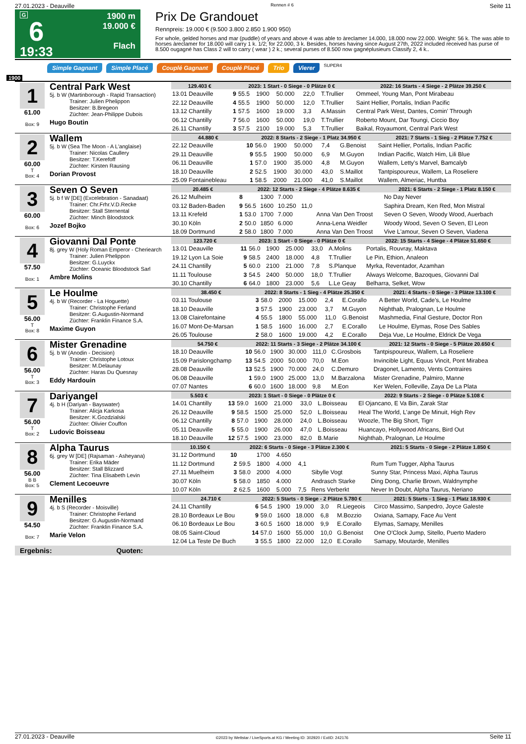27.01.2023 - Deauville Rennen # 6 Seite 11
G
6
19:33
1900 m
19.000 €
Flach
Prix De Grandouet
Rennpreis: 19.000 € (9.500 3.800 2.850 1.900 950)
For whole, gelded horses and mar (puddle) of years and above 4 was able to àreclamer 14.000, 18.000 now 22.000. Weight: 56 k. The was able to horses àreclamer for 18.000 will carry 1 k. 1/2; for 22.000, 3 k. Besides, horses having since August 27th, 2022 included received has purse of 8.500 ougagné has Class 2 will to carry ( wear ) 2 k.; several purses of 8.500 now gagnéplusieurs Classify 2, 4 k..
Simple Gagnant Simple Placé Couplé Gagnant Couplé Placé Trio Vierer SUPER4
1900
1
61.00
Box: 9
Central Park West
5j. b W (Martinborough - Rapid Transaction)
Trainer: Julien Phelippon
Besitzer: B.Bregeon
Züchter: Jean-Philippe Dubois
Hugo Boutin
| 129.403 € | 2023: 1 Start - 0 Siege - 0 Plätze 0 € | | | | | | 2022: 16 Starts - 4 Siege - 2 Plätze 39.250 € |
| --- | --- | --- | --- | --- | --- | --- | --- |
| 13.01 Deauville | 9 | 55.5 | 1900 | 50.000 | 22,0 | T.Trullier | Ommeel, Young Man, Pont Mirabeau |
| 22.12 Deauville | 4 | 55.5 | 1900 | 50.000 | 12,0 | T.Trullier | Saint Hellier, Portalis, Indian Pacific |
| 13.12 Chantilly | 1 | 57.5 | 1600 | 19.000 | 3,3 | A.Massin | Central Park West, Dantes, Comin' Through |
| 06.12 Chantilly | 7 | 56.0 | 1600 | 50.000 | 19,0 | T.Trullier | Roberto Mount, Dar Toungi, Ciccio Boy |
| 26.11 Chantilly | 3 | 57.5 | 2100 | 19.000 | 5,3 | T.Trullier | Baikal, Royaumont, Central Park West |
2
60.00
T
Box: 4
Wallem
5j. b W (Sea The Moon - A L'anglaise)
Trainer: Nicolas Caullery
Besitzer: T.Kerefoff
Züchter: Kirsten Rausing
Dorian Provost
| 44.880 € | 2022: 8 Starts - 2 Siege - 1 Platz 34.950 € | | | | | | 2021: 7 Starts - 1 Sieg - 2 Plätze 7.752 € |
| --- | --- | --- | --- | --- | --- | --- | --- |
| 22.12 Deauville | 10 | 56.0 | 1900 | 50.000 | 7,4 | G.Benoist | Saint Hellier, Portalis, Indian Pacific |
| 29.11 Deauville | 9 | 55.5 | 1900 | 50.000 | 6,9 | M.Guyon | Indian Pacific, Watch Him, Lili Blue |
| 06.11 Deauville | 1 | 57.0 | 1900 | 35.000 | 4,8 | M.Guyon | Wallem, Letty's Marvel, Bamcalyb |
| 18.10 Deauville | 2 | 52.5 | 1900 | 30.000 | 43,0 | S.Maillot | Tantpispoureux, Wallem, La Roseliere |
| 25.09 Fontainebleau | 1 | 58.5 | 2000 | 21.000 | 41,0 | S.Maillot | Wallem, Almeriac, Huntba |
3
60.00
Box: 6
Seven O Seven
5j. b f W [DE] (Excelebration - Sanadaat)
Trainer: Chr.Frhr.V.D.Recke
Besitzer: Stall Sternental
Züchter: Minch Bloodstock
Jozef Bojko
| 20.485 € | 2022: 12 Starts - 2 Siege - 4 Plätze 8.635 € | | | | | | 2021: 6 Starts - 2 Siege - 1 Platz 8.150 € |
| --- | --- | --- | --- | --- | --- | --- | --- |
| 26.12 Mulheim | 8 | | 1300 | 7.000 | | | No Day Never |
| 03.12 Baden-Baden | 9 | 56.5 | 1600 | 10.250 | 11,0 | | Saphira Dream, Ken Red, Mon Mistral |
| 13.11 Krefeld | 1 | 53.0 | 1700 | 7.000 | | Anna Van Den Troost | Seven O Seven, Woody Wood, Auerbach |
| 30.10 Köln | 2 | 50.0 | 1850 | 6.000 | | Anna-Lena Weidler | Woody Wood, Seven O Seven, El Leon |
| 18.09 Dortmund | 2 | 58.0 | 1800 | 7.000 | | Anna Van Den Troost | Vive L'amour, Seven O Seven, Viadena |
4
57.50
Box: 1
Giovanni Dal Ponte
8j. grey W (Holy Roman Emperor - Cheriearch
Trainer: Julien Phelippon
Besitzer: G.Luyckx
Züchter: Oceanic Bloodstock Sarl
Ambre Molins
| 123.720 € | 2023: 1 Start - 0 Siege - 0 Plätze 0 € | | | | | | 2022: 15 Starts - 4 Siege - 4 Plätze 51.650 € |
| --- | --- | --- | --- | --- | --- | --- | --- |
| 13.01 Deauville | 11 | 56.0 | 1900 | 25.000 | 33,0 | A.Molins | Portalis, Rouvray, Maktava |
| 19.12 Lyon La Soie | 9 | 58.5 | 2400 | 18.000 | 4,8 | T.Trullier | Le Pin, Ethion, Analeon |
| 24.11 Chantilly | 5 | 60.0 | 2100 | 21.000 | 7,8 | S.Planque | Myrka, Reventador, Azamhan |
| 11.11 Toulouse | 3 | 54.5 | 2400 | 50.000 | 18,0 | T.Trullier | Always Welcome, Bazoques, Giovanni Dal |
| 30.10 Chantilly | 6 | 64.0 | 1800 | 23.000 | 5,6 | L.Le Geay | Belharra, Selket, Wow |
5
56.00
T
Box: 8
Le Houlme
4j. b W (Recorder - La Hoguette)
Trainer: Christophe Ferland
Besitzer: G.Augustin-Normand
Züchter: Franklin Finance S.A.
Maxime Guyon
| 38.450 € | 2022: 8 Starts - 1 Sieg - 4 Plätze 25.350 € | | | | | | 2021: 4 Starts - 0 Siege - 3 Plätze 13.100 € |
| --- | --- | --- | --- | --- | --- | --- | --- |
| 03.11 Toulouse | 3 | 58.0 | 2000 | 15.000 | 2,4 | E.Corallo | A Better World, Cade's, Le Houlme |
| 18.10 Deauville | 3 | 57.5 | 1900 | 23.000 | 3,7 | M.Guyon | Nighthab, Pralognan, Le Houlme |
| 13.08 Clairefontaine | 4 | 55.5 | 1800 | 55.000 | 11,0 | G.Benoist | Mashmedia, Final Gesture, Doctor Ron |
| 16.07 Mont-De-Marsan | 1 | 58.5 | 1600 | 16.000 | 2,7 | E.Corallo | Le Houlme, Elymas, Rose Des Sables |
| 26.05 Toulouse | 2 | 58.0 | 1600 | 19.000 | 4,2 | E.Corallo | Deja Vue, Le Houlme, Eldrick De Vega |
6
56.00
T
Box: 3
Mister Grenadine
5j. b W (Anodin - Decision)
Trainer: Christophe Lotoux
Besitzer: M.Delaunay
Züchter: Haras Du Quesnay
Eddy Hardouin
| 54.750 € | 2022: 11 Starts - 3 Siege - 2 Plätze 34.100 € | | | | | | 2021: 12 Starts - 0 Siege - 5 Plätze 20.650 € |
| --- | --- | --- | --- | --- | --- | --- | --- |
| 18.10 Deauville | 10 | 56.0 | 1900 | 30.000 | 111,0 | C.Grosbois | Tantpispoureux, Wallem, La Roseliere |
| 15.09 Parislongchamp | 13 | 54.5 | 2000 | 50.000 | 70,0 | M.Eon | Invincible Light, Equus Vincit, Pont Mirabea |
| 28.08 Deauville | 13 | 52.5 | 1900 | 70.000 | 24,0 | C.Demuro | Dragonet, Lamento, Vents Contraires |
| 06.08 Deauville | 1 | 59.0 | 1900 | 25.000 | 13,0 | M.Barzalona | Mister Grenadine, Palmiro, Manne |
| 07.07 Nantes | 6 | 60.0 | 1600 | 18.000 | 9,8 | M.Eon | Ker Welen, Folleville, Zaya De La Plata |
7
56.00
T
Box: 2
Dariyangel
4j. b H (Dariyan - Bayswater)
Trainer: Alicja Karkosa
Besitzer: K.Gozdzialski
Züchter: Olivier Couffon
Ludovic Boisseau
| 5.503 € | 2023: 1 Start - 0 Siege - 0 Plätze 0 € | | | | | | 2022: 9 Starts - 2 Siege - 0 Plätze 5.108 € |
| --- | --- | --- | --- | --- | --- | --- | --- |
| 14.01 Chantilly | 13 | 59.0 | 1600 | 21.000 | 33,0 | L.Boisseau | El Ojancano, E Va Bin, Zarak Star |
| 26.12 Deauville | 9 | 58.5 | 1500 | 25.000 | 52,0 | L.Boisseau | Heal The World, L'ange De Minuit, High Rev |
| 06.12 Chantilly | 8 | 57.0 | 1900 | 28.000 | 24,0 | L.Boisseau | Woozle, The Big Short, Tigrr |
| 05.11 Deauville | 5 | 55.0 | 1900 | 26.000 | 47,0 | L.Boisseau | Huancayo, Hollywood Africans, Bird Out |
| 18.10 Deauville | 12 | 57.5 | 1900 | 23.000 | 82,0 | B.Marie | Nighthab, Pralognan, Le Houlme |
8
56.00
B B
Box: 5
Alpha Taurus
6j. grey W [DE] (Rajsaman - Asheyana)
Trainer: Erika Mäder
Besitzer: Stall Blizzard
Züchter: Tina Elisabeth Levin
Clement Lecoeuvre
| 10.150 € | 2022: 6 Starts - 0 Siege - 3 Plätze 2.300 € | | | | | | 2021: 5 Starts - 0 Siege - 2 Plätze 1.850 € |
| --- | --- | --- | --- | --- | --- | --- | --- |
| 31.12 Dortmund | 10 | | 1700 | 4.650 | | | |
| 11.12 Dortmund | 2 | 59.5 | 1800 | 4.000 | 4,1 | | Rum Tum Tugger, Alpha Taurus |
| 27.11 Muelheim | 3 | 58.0 | 2000 | 4.000 | | Sibylle Vogt | Sunny Star, Princess Maxi, Alpha Taurus |
| 30.07 Köln | 5 | 58.0 | 1850 | 4.000 | | Andrasch Starke | Ding Dong, Charlie Brown, Waldnymphe |
| 10.07 Köln | 2 | 62.5 | 1600 | 5.000 | 7,5 | Rens Verberkt | Never In Doubt, Alpha Taurus, Neriano |
9
54.50
Box: 7
Menilles
4j. b S (Recorder - Moisville)
Trainer: Christophe Ferland
Besitzer: G.Augustin-Normand
Züchter: Franklin Finance S.A.
Marie Velon
| 24.710 € | 2022: 5 Starts - 0 Siege - 2 Plätze 5.780 € | | | | | | 2021: 5 Starts - 1 Sieg - 1 Platz 18.930 € |
| --- | --- | --- | --- | --- | --- | --- | --- |
| 24.11 Chantilly | 6 | 54.5 | 1900 | 19.000 | 3,0 | R.Liegeois | Circo Massimo, Sanpedro, Joyce Galeste |
| 28.10 Bordeaux Le Bou | 9 | 59.0 | 1600 | 18.000 | 6,8 | M.Bozzio | Oxiana, Samapy, Face Au Vent |
| 06.10 Bordeaux Le Bou | 3 | 60.5 | 1600 | 18.000 | 9,9 | E.Corallo | Elymas, Samapy, Menilles |
| 08.05 Saint-Cloud | 14 | 57.0 | 1600 | 55.000 | 10,0 | G.Benoist | One O'Clock Jump, Sitello, Puerto Madero |
| 12.04 La Teste De Buch | 3 | 55.5 | 1800 | 22.000 | 12,0 | E.Corallo | Samapy, Moutarde, Menilles |
Ergebnis: Quoten:
27.01.2023 - Deauville ©2023 by Wettstar / LiveSports.at KG / Meeting ID: 302920 / ExtID: 242176 Seite 11